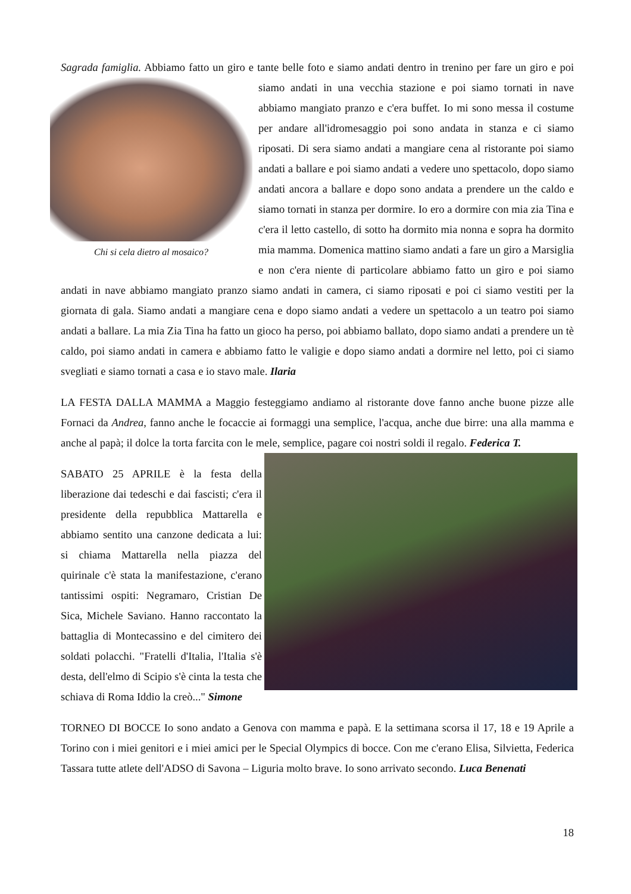Sagrada famiglia. Abbiamo fatto un giro e tante belle foto e siamo andati dentro in trenino per fare un giro e Chi si cela dietro al mosaico? poi siamo andati in una vecchia stazione e poi siamo tornati in nave abbiamo mangiato pranzo e c'era buffet. Io mi sono messa il costume per andare all'idromesaggio poi sono andata in stanza e ci siamo riposati. Di sera siamo andati a mangiare cena al ristorante poi siamo andati a ballare e poi siamo andati a vedere uno spettacolo, dopo siamo andati ancora a ballare e dopo sono andata a prendere un the caldo e siamo tornati in stanza per dormire. Io ero a dormire con mia zia Tina e c'era il letto castello, di sotto ha dormito mia nonna e sopra ha dormito mia mamma. Domenica mattino siamo andati a fare un giro a Marsiglia e non c'era niente di particolare abbiamo fatto un giro e poi siamo andati in nave abbiamo mangiato pranzo siamo andati in camera, ci siamo riposati e poi ci siamo vestiti per la giornata di gala. Siamo andati a mangiare cena e dopo siamo andati a vedere un spettacolo a un teatro poi siamo andati a ballare. La mia Zia Tina ha fatto un gioco ha perso, poi abbiamo ballato, dopo siamo andati a prendere un tè caldo, poi siamo andati in camera e abbiamo fatto le valigie e dopo siamo andati a dormire nel letto, poi ci siamo svegliati e siamo tornati a casa e io stavo male. Ilaria
LA FESTA DALLA MAMMA a Maggio festeggiamo andiamo al ristorante dove fanno anche buone pizze alle Fornaci da Andrea, fanno anche le focaccie ai formaggi una semplice, l'acqua, anche due birre: una alla mamma e anche al papà; il dolce la torta farcita con le mele, semplice, pagare coi nostri soldi il regalo. Federica T.
SABATO 25 APRILE è la festa della liberazione dai tedeschi e dai fascisti; c'era il presidente della repubblica Mattarella e abbiamo sentito una canzone dedicata a lui: si chiama Mattarella nella piazza del quirinale c'è stata la manifestazione, c'erano tantissimi ospiti: Negramaro, Cristian De Sica, Michele Saviano. Hanno raccontato la battaglia di Montecassino e del cimitero dei soldati polacchi. "Fratelli d'Italia, l'Italia s'è desta, dell'elmo di Scipio s'è cinta la testa che schiava di Roma Iddio la creò..." Simone
TORNEO DI BOCCE Io sono andato a Genova con mamma e papà. E la settimana scorsa il 17, 18 e 19 Aprile a Torino con i miei genitori e i miei amici per le Special Olympics di bocce. Con me c'erano Elisa, Silvietta, Federica Tassara tutte atlete dell'ADSO di Savona – Liguria molto brave. Io sono arrivato secondo. Luca Benenati
18